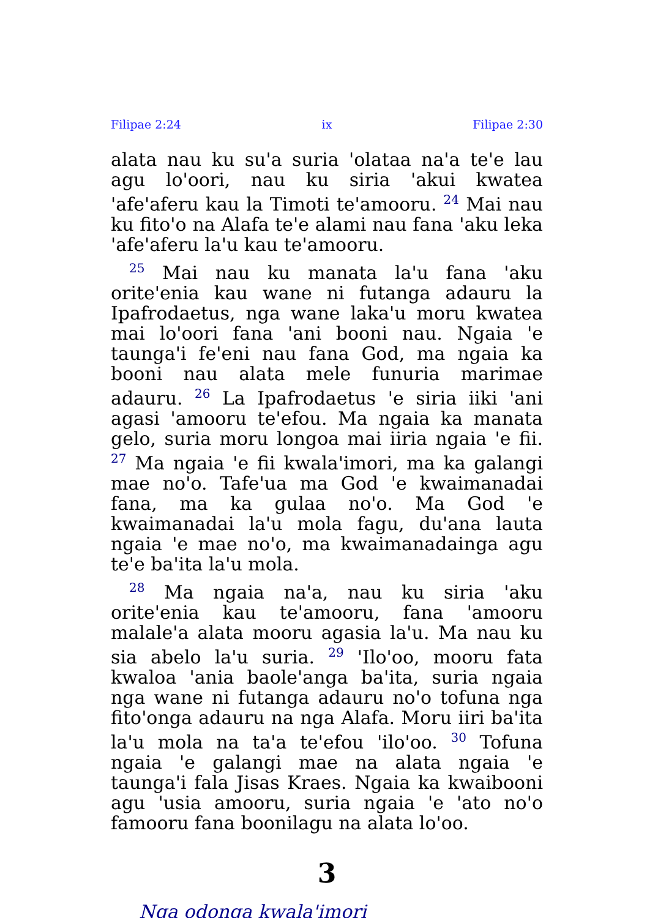Filipae 2:24 ix Filipae 2:30
alata nau ku su'a suria 'olataa na'a te'e lau agu lo'oori, nau ku siria 'akui kwatea 'afe'aferu kau la Timoti te'amooru. <sup>24</sup> Mai nau ku fito'o na Alafa te'e alami nau fana 'aku leka 'afe'aferu la'u kau te'amooru.
<sup>25</sup> Mai nau ku manata la'u fana 'aku orite'enia kau wane ni futanga adauru la Ipafrodaetus, nga wane laka'u moru kwatea mai lo'oori fana 'ani booni nau. Ngaia 'e taunga'i fe'eni nau fana God, ma ngaia ka booni nau alata mele funuria marimae adauru. <sup>26</sup> La Ipafrodaetus 'e siria iiki 'ani agasi 'amooru te'efou. Ma ngaia ka manata gelo, suria moru longoa mai iiria ngaia 'e fii. <sup>27</sup> Ma ngaia 'e fii kwala'imori, ma ka galangi mae no'o. Tafe'ua ma God 'e kwaimanadai fana, ma ka gulaa no'o. Ma God 'e kwaimanadai la'u mola fagu, du'ana lauta ngaia 'e mae no'o, ma kwaimanadainga agu te'e ba'ita la'u mola.
<sup>28</sup> Ma ngaia na'a, nau ku siria 'aku orite'enia kau te'amooru, fana 'amooru malale'a alata mooru agasia la'u. Ma nau ku sia abelo la'u suria. <sup>29</sup> 'Ilo'oo, mooru fata kwaloa 'ania baole'anga ba'ita, suria ngaia nga wane ni futanga adauru no'o tofuna nga fito'onga adauru na nga Alafa. Moru iiri ba'ita la'u mola na ta'a te'efou 'ilo'oo. <sup>30</sup> Tofuna ngaia 'e galangi mae na alata ngaia 'e taunga'i fala Jisas Kraes. Ngaia ka kwaibooni agu 'usia amooru, suria ngaia 'e 'ato no'o famooru fana boonilagu na alata lo'oo.
3
Nga odonga kwala'imori